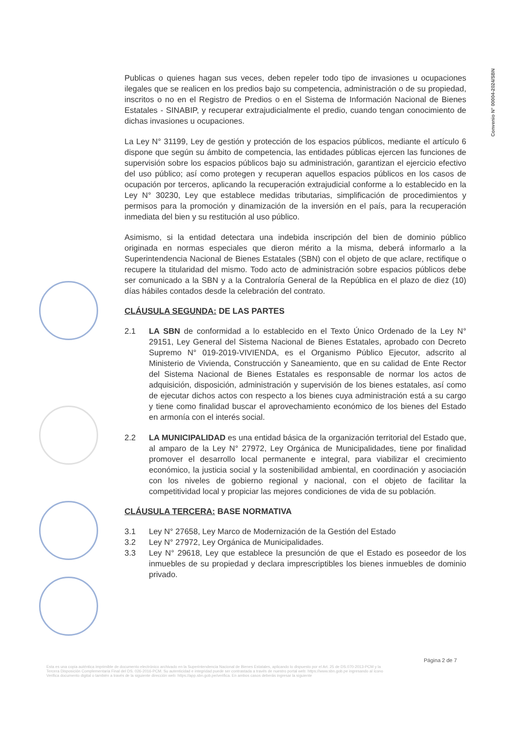Convenio N° 00004-2024/SBN
Publicas o quienes hagan sus veces, deben repeler todo tipo de invasiones u ocupaciones ilegales que se realicen en los predios bajo su competencia, administración o de su propiedad, inscritos o no en el Registro de Predios o en el Sistema de Información Nacional de Bienes Estatales - SINABIP, y recuperar extrajudicialmente el predio, cuando tengan conocimiento de dichas invasiones u ocupaciones.
La Ley N° 31199, Ley de gestión y protección de los espacios públicos, mediante el artículo 6 dispone que según su ámbito de competencia, las entidades públicas ejercen las funciones de supervisión sobre los espacios públicos bajo su administración, garantizan el ejercicio efectivo del uso público; así como protegen y recuperan aquellos espacios públicos en los casos de ocupación por terceros, aplicando la recuperación extrajudicial conforme a lo establecido en la Ley N° 30230, Ley que establece medidas tributarias, simplificación de procedimientos y permisos para la promoción y dinamización de la inversión en el país, para la recuperación inmediata del bien y su restitución al uso público.
Asimismo, si la entidad detectara una indebida inscripción del bien de dominio público originada en normas especiales que dieron mérito a la misma, deberá informarlo a la Superintendencia Nacional de Bienes Estatales (SBN) con el objeto de que aclare, rectifique o recupere la titularidad del mismo. Todo acto de administración sobre espacios públicos debe ser comunicado a la SBN y a la Contraloría General de la República en el plazo de diez (10) días hábiles contados desde la celebración del contrato.
CLÁUSULA SEGUNDA: DE LAS PARTES
2.1 LA SBN de conformidad a lo establecido en el Texto Único Ordenado de la Ley N° 29151, Ley General del Sistema Nacional de Bienes Estatales, aprobado con Decreto Supremo N° 019-2019-VIVIENDA, es el Organismo Público Ejecutor, adscrito al Ministerio de Vivienda, Construcción y Saneamiento, que en su calidad de Ente Rector del Sistema Nacional de Bienes Estatales es responsable de normar los actos de adquisición, disposición, administración y supervisión de los bienes estatales, así como de ejecutar dichos actos con respecto a los bienes cuya administración está a su cargo y tiene como finalidad buscar el aprovechamiento económico de los bienes del Estado en armonía con el interés social.
2.2 LA MUNICIPALIDAD es una entidad básica de la organización territorial del Estado que, al amparo de la Ley N° 27972, Ley Orgánica de Municipalidades, tiene por finalidad promover el desarrollo local permanente e integral, para viabilizar el crecimiento económico, la justicia social y la sostenibilidad ambiental, en coordinación y asociación con los niveles de gobierno regional y nacional, con el objeto de facilitar la competitividad local y propiciar las mejores condiciones de vida de su población.
CLÁUSULA TERCERA: BASE NORMATIVA
3.1 Ley N° 27658, Ley Marco de Modernización de la Gestión del Estado
3.2 Ley N° 27972, Ley Orgánica de Municipalidades.
3.3 Ley N° 29618, Ley que establece la presunción de que el Estado es poseedor de los inmuebles de su propiedad y declara imprescriptibles los bienes inmuebles de dominio privado.
Página 2 de 7
Esta es una copia auténtica imprimible de documento electrónico archivado en la Superintendencia Nacional de Bienes Estatales, aplicando lo dispuesto por el Art. 25 de DS.070-2013-PCM y la Tercera Disposición Complementaria Final del DS. 026-2016-PCM. Su autenticidad e integridad puede ser contrastada a través de nuestro portal web: https://www.sbn.gob.pe ingresando al ícono Verifica documento digital o también a través de la siguiente dirección web: https://app.sbn.gob.pe/verifica. En ambos casos deberás ingresar la siguiente